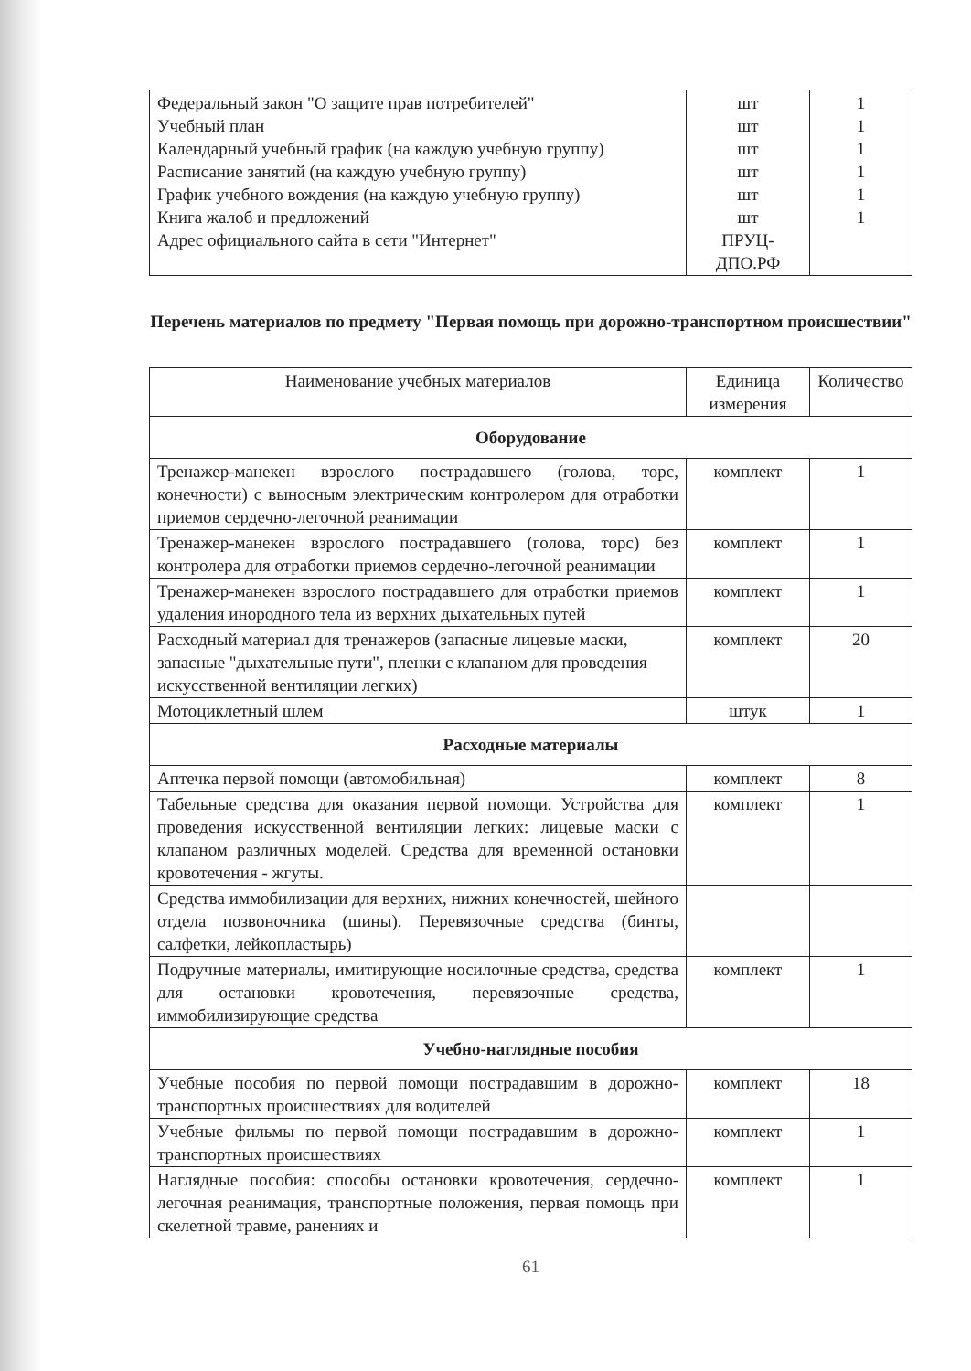| Федеральный закон "О защите прав потребителей" Учебный план Календарный учебный график (на каждую учебную группу) Расписание занятий (на каждую учебную группу) График учебного вождения (на каждую учебную группу) Книга жалоб и предложений Адрес официального сайта в сети "Интернет" | шт шт шт шт шт шт ПРУЦ- ДПО.РФ | 1 1 1 1 1 1 |
Перечень материалов по предмету "Первая помощь при дорожно-транспортном происшествии"
| Наименование учебных материалов | Единица измерения | Количество |
| --- | --- | --- |
| Оборудование | | |
| Тренажер-манекен взрослого пострадавшего (голова, торс, конечности) с выносным электрическим контролером для отработки приемов сердечно-легочной реанимации | комплект | 1 |
| Тренажер-манекен взрослого пострадавшего (голова, торс) без контролера для отработки приемов сердечно-легочной реанимации | комплект | 1 |
| Тренажер-манекен взрослого пострадавшего для отработки приемов удаления инородного тела из верхних дыхательных путей | комплект | 1 |
| Расходный материал для тренажеров (запасные лицевые маски, запасные "дыхательные пути", пленки с клапаном для проведения искусственной вентиляции легких) | комплект | 20 |
| Мотоциклетный шлем | штук | 1 |
| Расходные материалы | | |
| Аптечка первой помощи (автомобильная) | комплект | 8 |
| Табельные средства для оказания первой помощи. Устройства для проведения искусственной вентиляции легких: лицевые маски с клапаном различных моделей. Средства для временной остановки кровотечения - жгуты. | комплект | 1 |
| Средства иммобилизации для верхних, нижних конечностей, шейного отдела позвоночника (шины). Перевязочные средства (бинты, салфетки, лейкопластырь) | | |
| Подручные материалы, имитирующие носилочные средства, средства для остановки кровотечения, перевязочные средства, иммобилизирующие средства | комплект | 1 |
| Учебно-наглядные пособия | | |
| Учебные пособия по первой помощи пострадавшим в дорожно-транспортных происшествиях для водителей | комплект | 18 |
| Учебные фильмы по первой помощи пострадавшим в дорожно-транспортных происшествиях | комплект | 1 |
| Наглядные пособия: способы остановки кровотечения, сердечно-легочная реанимация, транспортные положения, первая помощь при скелетной травме, ранениях и | комплект | 1 |
61